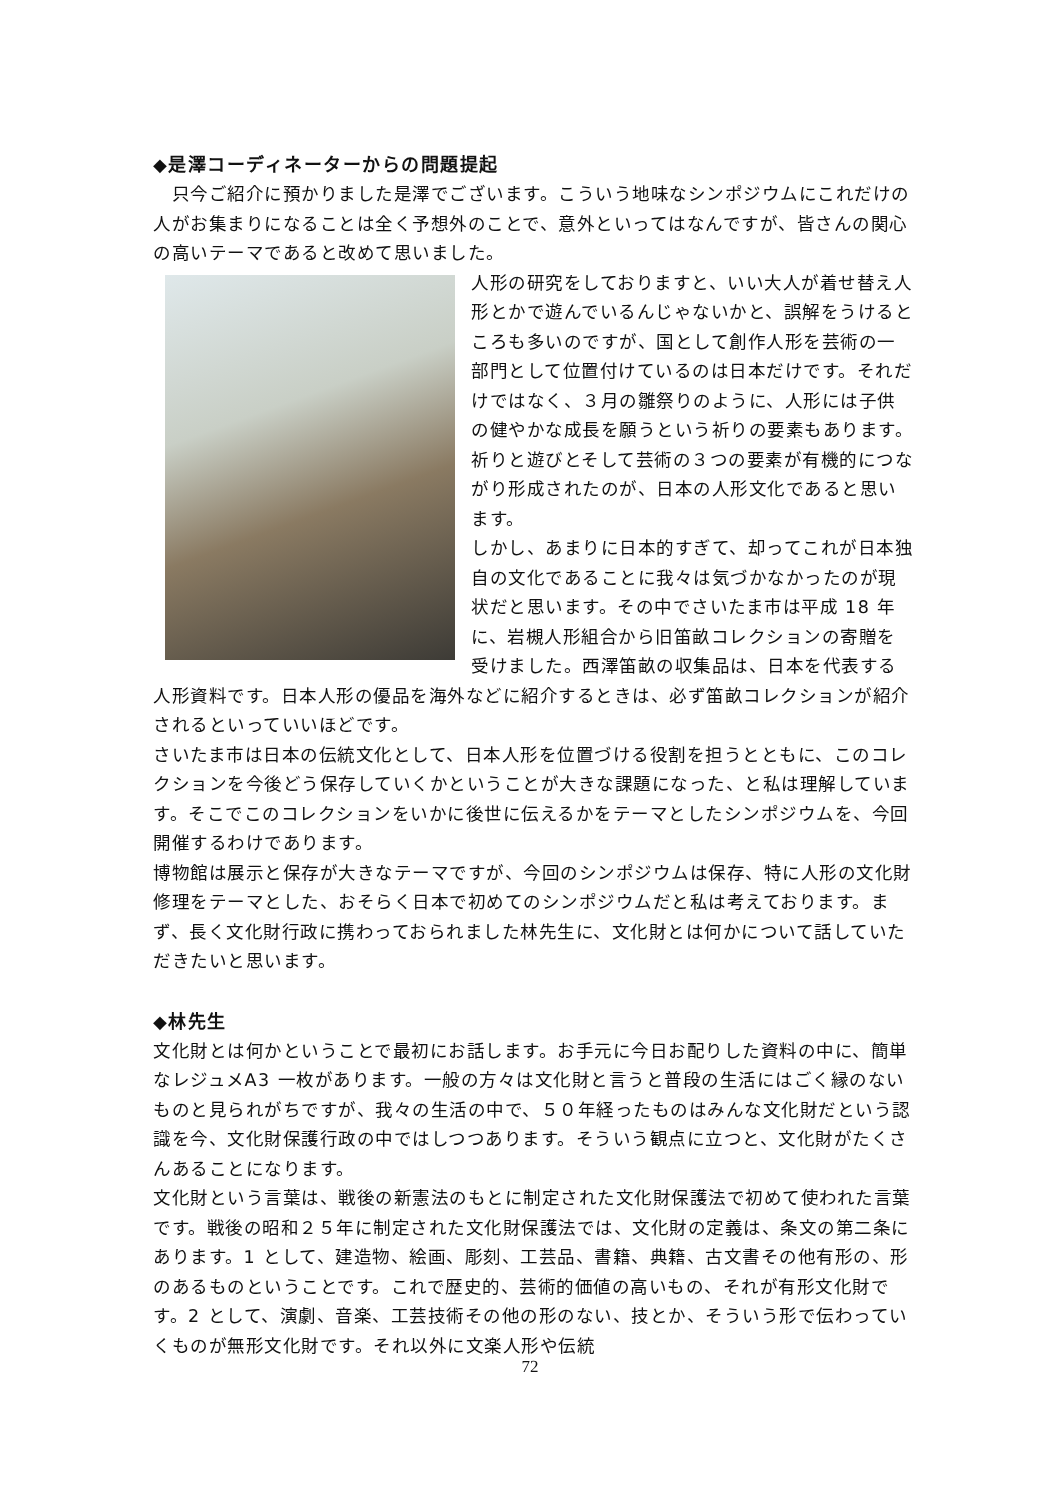◆是澤コーディネーターからの問題提起
　只今ご紹介に預かりました是澤でございます。こういう地味なシンポジウムにこれだけの人がお集まりになることは全く予想外のことで、意外といってはなんですが、皆さんの関心の高いテーマであると改めて思いました。
人形の研究をしておりますと、いい大人が着せ替え人形とかで遊んでいるんじゃないかと、誤解をうけるところも多いのですが、国として創作人形を芸術の一部門として位置付けているのは日本だけです。それだけではなく、３月の雛祭りのように、人形には子供の健やかな成長を願うという祈りの要素もあります。祈りと遊びとそして芸術の３つの要素が有機的につながり形成されたのが、日本の人形文化であると思います。
しかし、あまりに日本的すぎて、却ってこれが日本独自の文化であることに我々は気づかなかったのが現状だと思います。その中でさいたま市は平成 18 年に、岩槻人形組合から旧笛畝コレクションの寄贈を受けました。西澤笛畝の収集品は、日本を代表する人形資料です。日本人形の優品を海外などに紹介するときは、必ず笛畝コレクションが紹介されるといっていいほどです。
さいたま市は日本の伝統文化として、日本人形を位置づける役割を担うとともに、このコレクションを今後どう保存していくかということが大きな課題になった、と私は理解しています。そこでこのコレクションをいかに後世に伝えるかをテーマとしたシンポジウムを、今回開催するわけであります。
博物館は展示と保存が大きなテーマですが、今回のシンポジウムは保存、特に人形の文化財修理をテーマとした、おそらく日本で初めてのシンポジウムだと私は考えております。まず、長く文化財行政に携わっておられました林先生に、文化財とは何かについて話していただきたいと思います。
◆林先生
文化財とは何かということで最初にお話します。お手元に今日お配りした資料の中に、簡単なレジュメA3 一枚があります。一般の方々は文化財と言うと普段の生活にはごく縁のないものと見られがちですが、我々の生活の中で、５０年経ったものはみんな文化財だという認識を今、文化財保護行政の中ではしつつあります。そういう観点に立つと、文化財がたくさんあることになります。
文化財という言葉は、戦後の新憲法のもとに制定された文化財保護法で初めて使われた言葉です。戦後の昭和２５年に制定された文化財保護法では、文化財の定義は、条文の第二条にあります。1 として、建造物、絵画、彫刻、工芸品、書籍、典籍、古文書その他有形の、形のあるものということです。これで歴史的、芸術的価値の高いもの、それが有形文化財です。2 として、演劇、音楽、工芸技術その他の形のない、技とか、そういう形で伝わっていくものが無形文化財です。それ以外に文楽人形や伝統
72